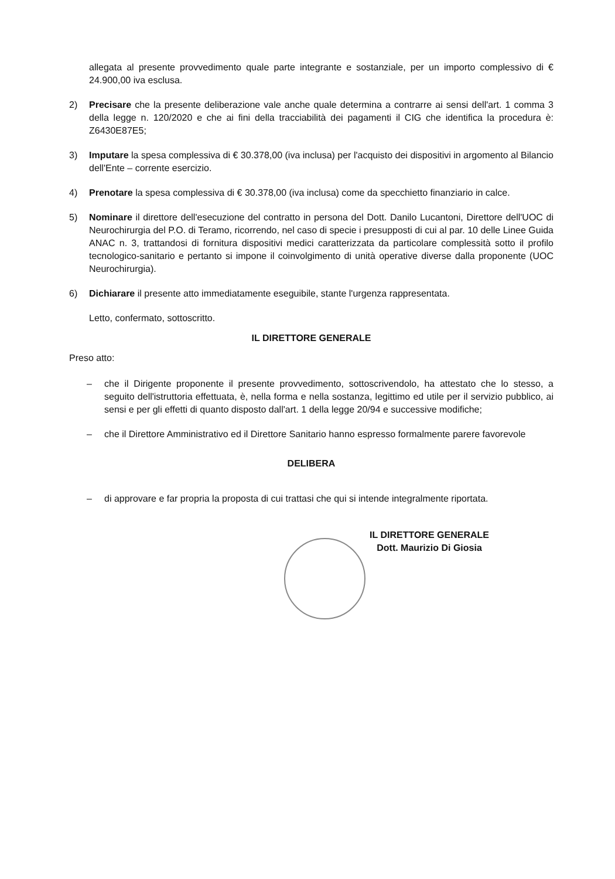allegata al presente provvedimento quale parte integrante e sostanziale, per un importo complessivo di € 24.900,00 iva esclusa.
2) Precisare che la presente deliberazione vale anche quale determina a contrarre ai sensi dell'art. 1 comma 3 della legge n. 120/2020 e che ai fini della tracciabilità dei pagamenti il CIG che identifica la procedura è: Z6430E87E5;
3) Imputare la spesa complessiva di € 30.378,00 (iva inclusa) per l'acquisto dei dispositivi in argomento al Bilancio dell'Ente – corrente esercizio.
4) Prenotare la spesa complessiva di € 30.378,00 (iva inclusa) come da specchietto finanziario in calce.
5) Nominare il direttore dell'esecuzione del contratto in persona del Dott. Danilo Lucantoni, Direttore dell'UOC di Neurochirurgia del P.O. di Teramo, ricorrendo, nel caso di specie i presupposti di cui al par. 10 delle Linee Guida ANAC n. 3, trattandosi di fornitura dispositivi medici caratterizzata da particolare complessità sotto il profilo tecnologico-sanitario e pertanto si impone il coinvolgimento di unità operative diverse dalla proponente (UOC Neurochirurgia).
6) Dichiarare il presente atto immediatamente eseguibile, stante l'urgenza rappresentata.
Letto, confermato, sottoscritto.
IL DIRETTORE GENERALE
Preso atto:
– che il Dirigente proponente il presente provvedimento, sottoscrivendolo, ha attestato che lo stesso, a seguito dell'istruttoria effettuata, è, nella forma e nella sostanza, legittimo ed utile per il servizio pubblico, ai sensi e per gli effetti di quanto disposto dall'art. 1 della legge 20/94 e successive modifiche;
– che il Direttore Amministrativo ed il Direttore Sanitario hanno espresso formalmente parere favorevole
DELIBERA
– di approvare e far propria la proposta di cui trattasi che qui si intende integralmente riportata.
IL DIRETTORE GENERALE
Dott. Maurizio Di Giosia